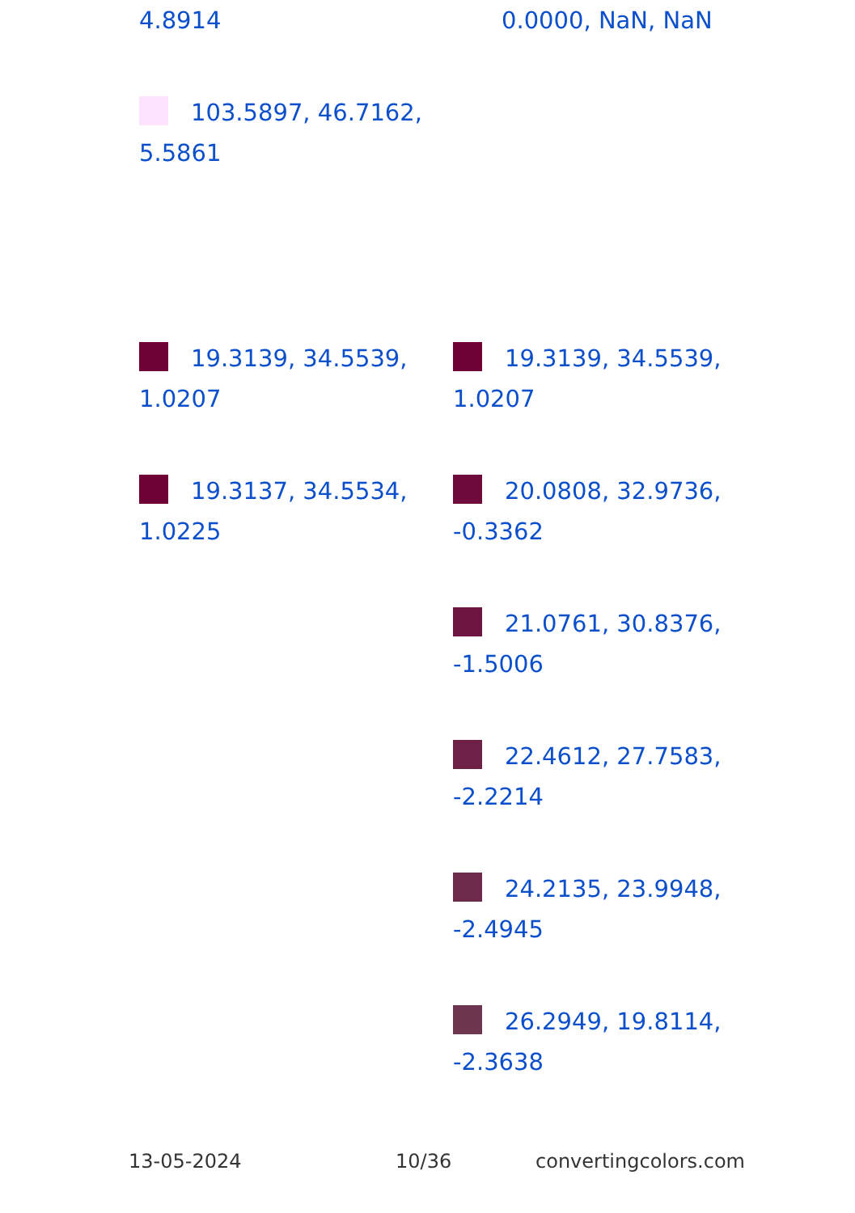4.8914 0.0000, NaN, NaN
103.5897, 46.7162, 5.5861
19.3139, 34.5539, 1.0207
19.3139, 34.5539, 1.0207
19.3137, 34.5534, 1.0225
20.0808, 32.9736, -0.3362
21.0761, 30.8376, -1.5006
22.4612, 27.7583, -2.2214
24.2135, 23.9948, -2.4945
26.2949, 19.8114, -2.3638
13-05-2024 10/36 convertingcolors.com